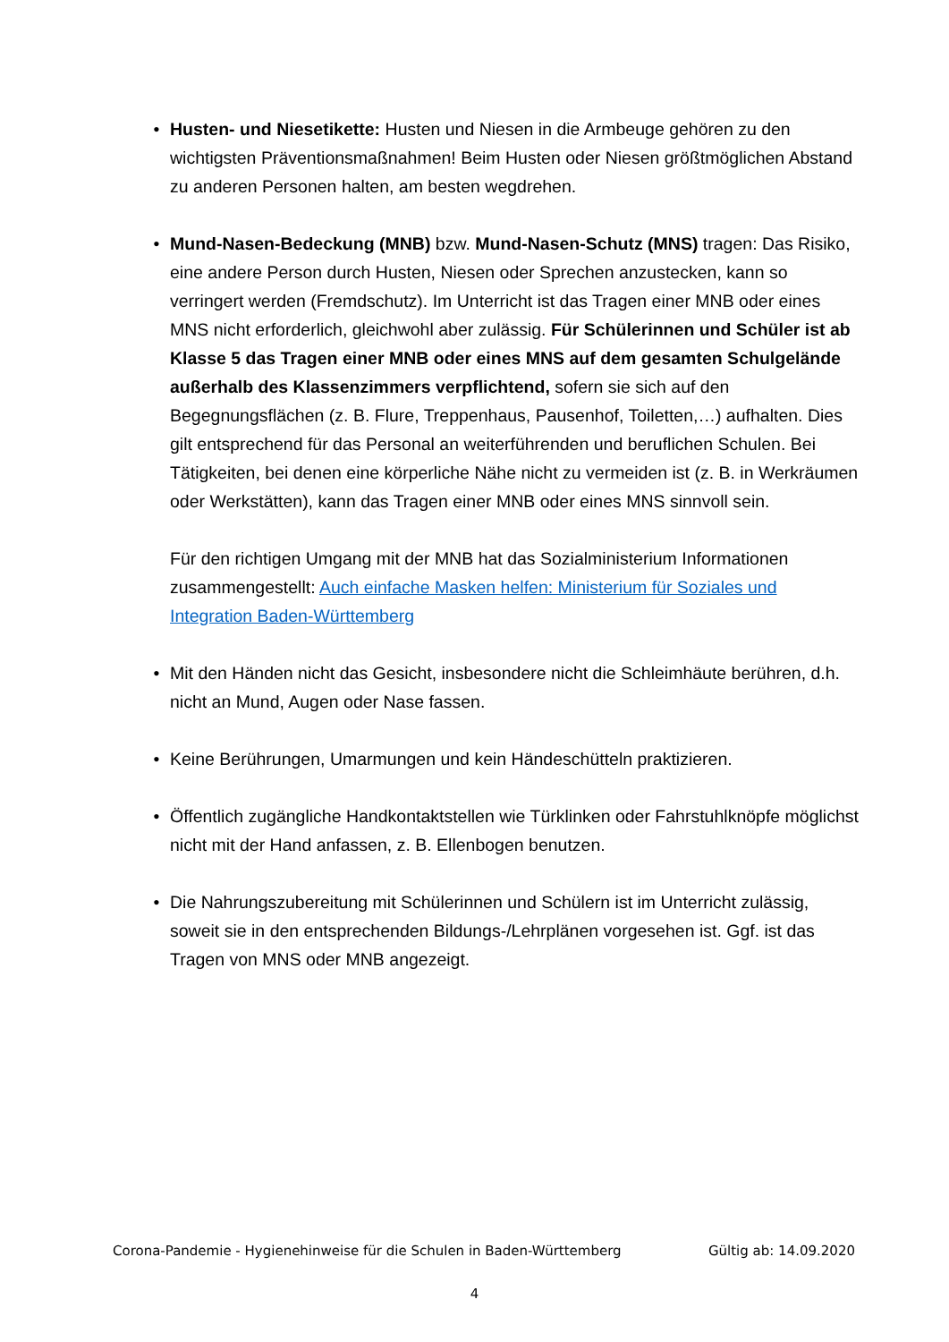• Husten- und Niesetikette: Husten und Niesen in die Armbeuge gehören zu den wichtigsten Präventionsmaßnahmen! Beim Husten oder Niesen größtmöglichen Abstand zu anderen Personen halten, am besten wegdrehen.
• Mund-Nasen-Bedeckung (MNB) bzw. Mund-Nasen-Schutz (MNS) tragen: Das Risiko, eine andere Person durch Husten, Niesen oder Sprechen anzustecken, kann so verringert werden (Fremdschutz). Im Unterricht ist das Tragen einer MNB oder eines MNS nicht erforderlich, gleichwohl aber zulässig. Für Schülerinnen und Schüler ist ab Klasse 5 das Tragen einer MNB oder eines MNS auf dem gesamten Schulgelände außerhalb des Klassenzimmers verpflichtend, sofern sie sich auf den Begegnungsflächen (z. B. Flure, Treppenhaus, Pausenhof, Toiletten,…) aufhalten. Dies gilt entsprechend für das Personal an weiterführenden und beruflichen Schulen. Bei Tätigkeiten, bei denen eine körperliche Nähe nicht zu vermeiden ist (z. B. in Werkräumen oder Werkstätten), kann das Tragen einer MNB oder eines MNS sinnvoll sein.
Für den richtigen Umgang mit der MNB hat das Sozialministerium Informationen zusammengestellt: Auch einfache Masken helfen: Ministerium für Soziales und Integration Baden-Württemberg
• Mit den Händen nicht das Gesicht, insbesondere nicht die Schleimhäute berühren, d.h. nicht an Mund, Augen oder Nase fassen.
• Keine Berührungen, Umarmungen und kein Händeschütteln praktizieren.
• Öffentlich zugängliche Handkontaktstellen wie Türklinken oder Fahrstuhlknöpfe möglichst nicht mit der Hand anfassen, z. B. Ellenbogen benutzen.
• Die Nahrungszubereitung mit Schülerinnen und Schülern ist im Unterricht zulässig, soweit sie in den entsprechenden Bildungs-/Lehrplänen vorgesehen ist. Ggf. ist das Tragen von MNS oder MNB angezeigt.
Corona-Pandemie - Hygienehinweise für die Schulen in Baden-Württemberg Gültig ab: 14.09.2020
4